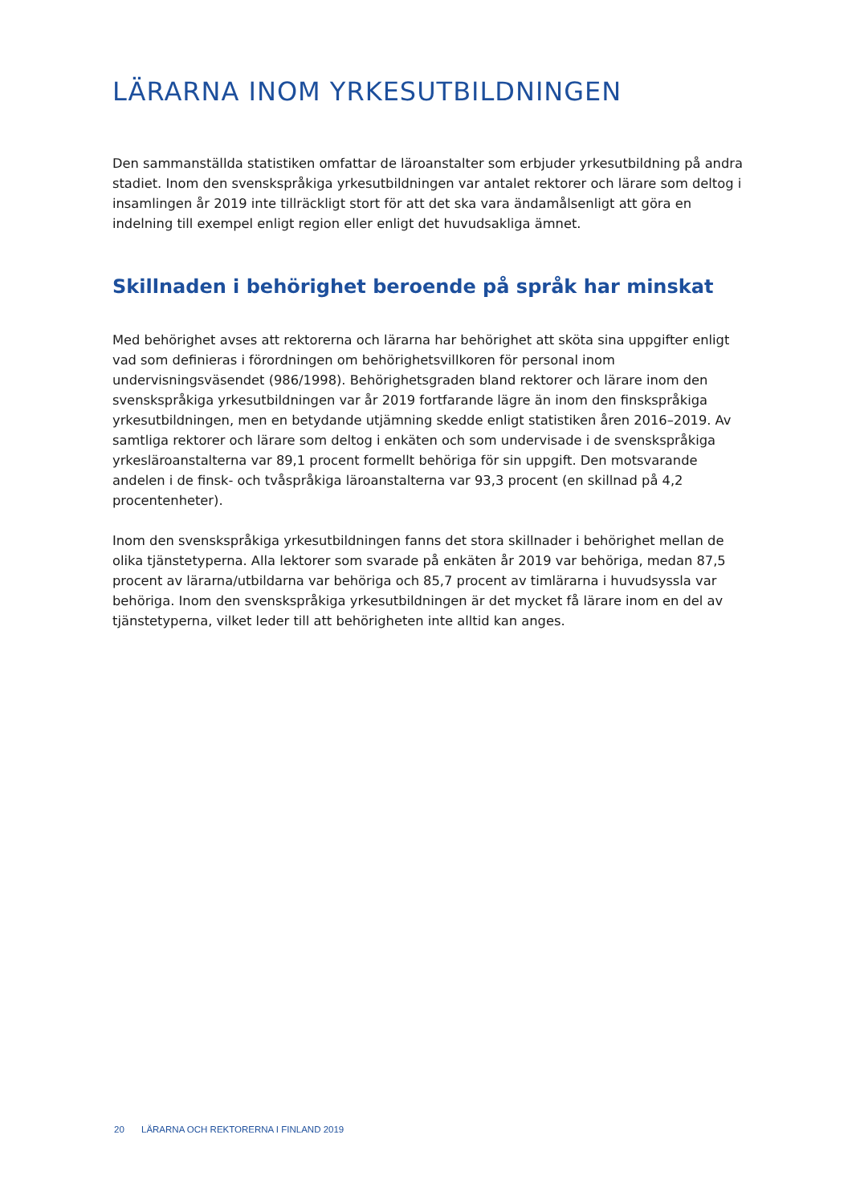LÄRARNA INOM YRKESUTBILDNINGEN
Den sammanställda statistiken omfattar de läroanstalter som erbjuder yrkesutbildning på andra stadiet. Inom den svenskspråkiga yrkesutbildningen var antalet rektorer och lärare som deltog i insamlingen år 2019 inte tillräckligt stort för att det ska vara ändamålsenligt att göra en indelning till exempel enligt region eller enligt det huvudsakliga ämnet.
Skillnaden i behörighet beroende på språk har minskat
Med behörighet avses att rektorerna och lärarna har behörighet att sköta sina uppgifter enligt vad som definieras i förordningen om behörighetsvillkoren för personal inom undervisningsväsendet (986/1998). Behörighetsgraden bland rektorer och lärare inom den svenskspråkiga yrkesutbildningen var år 2019 fortfarande lägre än inom den finskspråkiga yrkesutbildningen, men en betydande utjämning skedde enligt statistiken åren 2016–2019. Av samtliga rektorer och lärare som deltog i enkäten och som undervisade i de svenskspråkiga yrkesläroanstalterna var 89,1 procent formellt behöriga för sin uppgift. Den motsvarande andelen i de finsk- och tvåspråkiga läroanstalterna var 93,3 procent (en skillnad på 4,2 procentenheter).
Inom den svenskspråkiga yrkesutbildningen fanns det stora skillnader i behörighet mellan de olika tjänstetyperna. Alla lektorer som svarade på enkäten år 2019 var behöriga, medan 87,5 procent av lärarna/utbildarna var behöriga och 85,7 procent av timlärarna i huvudsyssla var behöriga. Inom den svenskspråkiga yrkesutbildningen är det mycket få lärare inom en del av tjänstetyperna, vilket leder till att behörigheten inte alltid kan anges.
20 LÄRARNA OCH REKTORERNA I FINLAND 2019